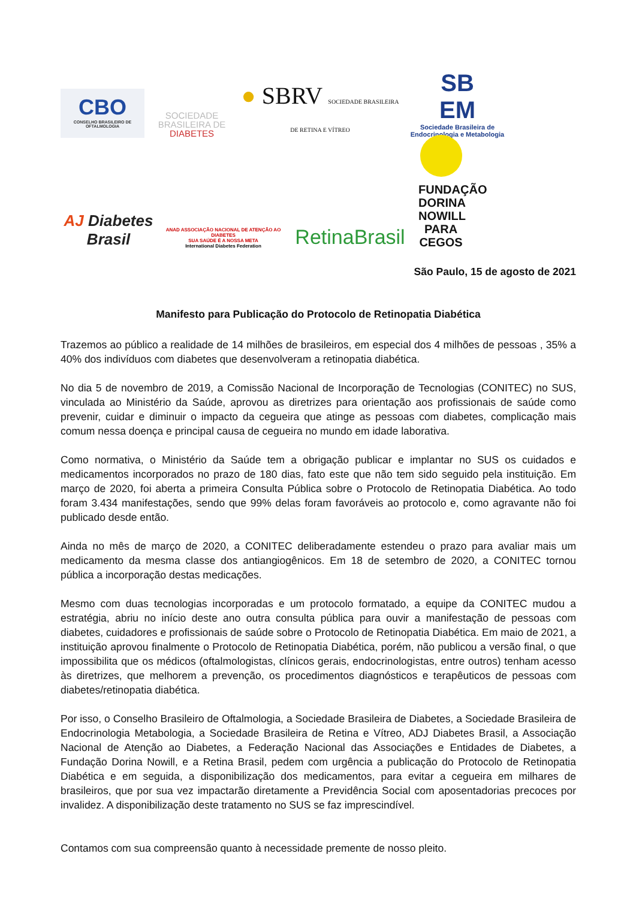CBO
CONSELHO BRASILEIRO DE OFTALMOLOGIA
SOCIEDADE
BRASILEIRA DE
DIABETES
● SBRV SOCIEDADE BRASILEIRA DE RETINA E VÍTREO
SB
EM
Sociedade Brasileira de Endocrinologia e Metabologia
AJ Diabetes Brasil
ANAD ASSOCIAÇÃO NACIONAL DE ATENÇÃO AO DIABETES
SUA SAÚDE É A NOSSA META
International Diabetes Federation
RetinaBrasil
FUNDAÇÃO DORINA NOWILL PARA CEGOS
São Paulo, 15 de agosto de 2021
Manifesto para Publicação do Protocolo de Retinopatia Diabética
Trazemos ao público a realidade de 14 milhões de brasileiros, em especial dos 4 milhões de pessoas , 35% a 40% dos indivíduos com diabetes que desenvolveram a retinopatia diabética.
No dia 5 de novembro de 2019, a Comissão Nacional de Incorporação de Tecnologias (CONITEC) no SUS, vinculada ao Ministério da Saúde, aprovou as diretrizes para orientação aos profissionais de saúde como prevenir, cuidar e diminuir o impacto da cegueira que atinge as pessoas com diabetes, complicação mais comum nessa doença e principal causa de cegueira no mundo em idade laborativa.
Como normativa, o Ministério da Saúde tem a obrigação publicar e implantar no SUS os cuidados e medicamentos incorporados no prazo de 180 dias, fato este que não tem sido seguido pela instituição. Em março de 2020, foi aberta a primeira Consulta Pública sobre o Protocolo de Retinopatia Diabética. Ao todo foram 3.434 manifestações, sendo que 99% delas foram favoráveis ao protocolo e, como agravante não foi publicado desde então.
Ainda no mês de março de 2020, a CONITEC deliberadamente estendeu o prazo para avaliar mais um medicamento da mesma classe dos antiangiogênicos. Em 18 de setembro de 2020, a CONITEC tornou pública a incorporação destas medicações.
Mesmo com duas tecnologias incorporadas e um protocolo formatado, a equipe da CONITEC mudou a estratégia, abriu no início deste ano outra consulta pública para ouvir a manifestação de pessoas com diabetes, cuidadores e profissionais de saúde sobre o Protocolo de Retinopatia Diabética. Em maio de 2021, a instituição aprovou finalmente o Protocolo de Retinopatia Diabética, porém, não publicou a versão final, o que impossibilita que os médicos (oftalmologistas, clínicos gerais, endocrinologistas, entre outros) tenham acesso às diretrizes, que melhorem a prevenção, os procedimentos diagnósticos e terapêuticos de pessoas com diabetes/retinopatia diabética.
Por isso, o Conselho Brasileiro de Oftalmologia, a Sociedade Brasileira de Diabetes, a Sociedade Brasileira de Endocrinologia Metabologia, a Sociedade Brasileira de Retina e Vítreo, ADJ Diabetes Brasil, a Associação Nacional de Atenção ao Diabetes, a Federação Nacional das Associações e Entidades de Diabetes, a Fundação Dorina Nowill, e a Retina Brasil, pedem com urgência a publicação do Protocolo de Retinopatia Diabética e em seguida, a disponibilização dos medicamentos, para evitar a cegueira em milhares de brasileiros, que por sua vez impactarão diretamente a Previdência Social com aposentadorias precoces por invalidez. A disponibilização deste tratamento no SUS se faz imprescindível.
Contamos com sua compreensão quanto à necessidade premente de nosso pleito.